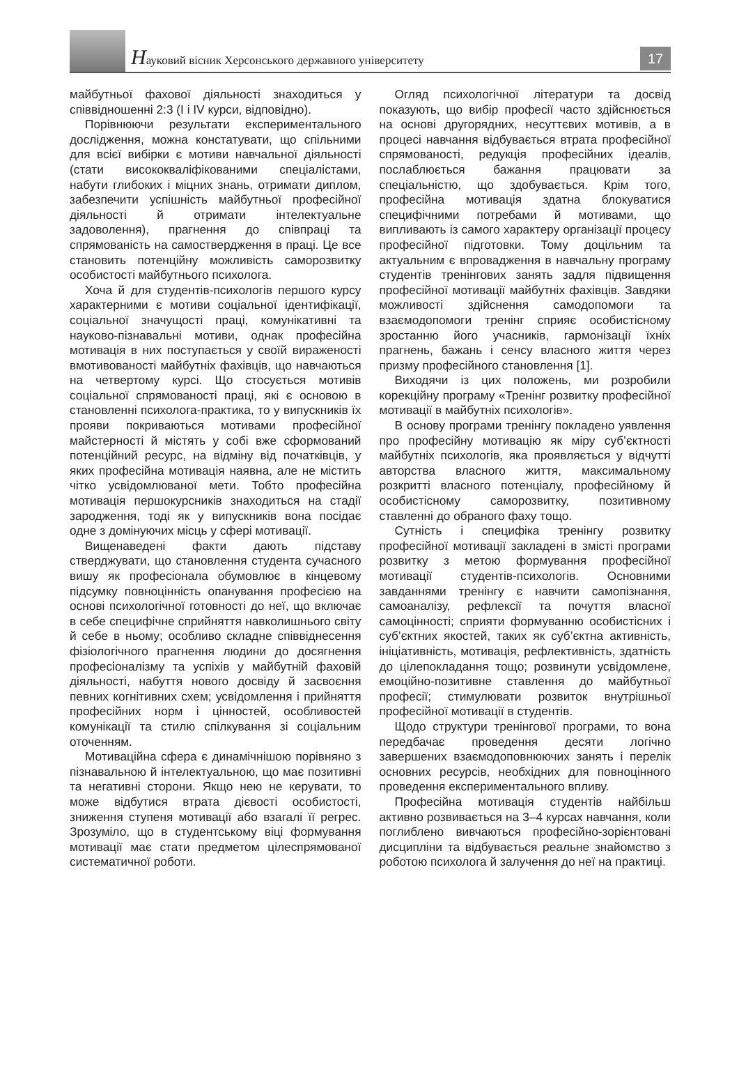Науковий вісник Херсонського державного університету
17
майбутньої фахової діяльності знаходиться у співвідношенні 2:3 (I і IV курси, відповідно).
Порівнюючи результати експериментального дослідження, можна констатувати, що спільними для всієї вибірки є мотиви навчальної діяльності (стати висококваліфікованими спеціалістами, набути глибоких і міцних знань, отримати диплом, забезпечити успішність майбутньої професійної діяльності й отримати інтелектуальне задоволення), прагнення до співпраці та спрямованість на самоствердження в праці. Це все становить потенційну можливість саморозвитку особистості майбутнього психолога.
Хоча й для студентів-психологів першого курсу характерними є мотиви соціальної ідентифікації, соціальної значущості праці, комунікативні та науково-пізнавальні мотиви, однак професійна мотивація в них поступається у своїй вираженості вмотивованості майбутніх фахівців, що навчаються на четвертому курсі. Що стосується мотивів соціальної спрямованості праці, які є основою в становленні психолога-практика, то у випускників їх прояви покриваються мотивами професійної майстерності й містять у собі вже сформований потенційний ресурс, на відміну від початківців, у яких професійна мотивація наявна, але не містить чітко усвідомлюваної мети. Тобто професійна мотивація першокурсників знаходиться на стадії зародження, тоді як у випускників вона посідає одне з домінуючих місць у сфері мотивації.
Вищенаведені факти дають підставу стверджувати, що становлення студента сучасного вишу як професіонала обумовлює в кінцевому підсумку повноцінність опанування професією на основі психологічної готовності до неї, що включає в себе специфічне сприйняття навколишнього світу й себе в ньому; особливо складне співвіднесення фізіологічного прагнення людини до досягнення професіоналізму та успіхів у майбутній фаховій діяльності, набуття нового досвіду й засвоєння певних когнітивних схем; усвідомлення і прийняття професійних норм і цінностей, особливостей комунікації та стилю спілкування зі соціальним оточенням.
Мотиваційна сфера є динамічнішою порівняно з пізнавальною й інтелектуальною, що має позитивні та негативні сторони. Якщо нею не керувати, то може відбутися втрата дієвості особистості, зниження ступеня мотивації або взагалі її регрес. Зрозуміло, що в студентському віці формування мотивації має стати предметом цілеспрямованої систематичної роботи.
Огляд психологічної літератури та досвід показують, що вибір професії часто здійснюється на основі другорядних, несуттєвих мотивів, а в процесі навчання відбувається втрата професійної спрямованості, редукція професійних ідеалів, послаблюється бажання працювати за спеціальністю, що здобувається. Крім того, професійна мотивація здатна блокуватися специфічними потребами й мотивами, що випливають із самого характеру організації процесу професійної підготовки. Тому доцільним та актуальним є впровадження в навчальну програму студентів тренінгових занять задля підвищення професійної мотивації майбутніх фахівців. Завдяки можливості здійснення самодопомоги та взаємодопомоги тренінг сприяє особистісному зростанню його учасників, гармонізації їхніх прагнень, бажань і сенсу власного життя через призму професійного становлення [1].
Виходячи із цих положень, ми розробили корекційну програму «Тренінг розвитку професійної мотивації в майбутніх психологів».
В основу програми тренінгу покладено уявлення про професійну мотивацію як міру суб’єктності майбутніх психологів, яка проявляється у відчутті авторства власного життя, максимальному розкритті власного потенціалу, професійному й особистісному саморозвитку, позитивному ставленні до обраного фаху тощо.
Сутність і специфіка тренінгу розвитку професійної мотивації закладені в змісті програми розвитку з метою формування професійної мотивації студентів-психологів. Основними завданнями тренінгу є навчити самопізнання, самоаналізу, рефлексії та почуття власної самоцінності; сприяти формуванню особистісних і суб’єктних якостей, таких як суб’єктна активність, ініціативність, мотивація, рефлективність, здатність до цілепокладання тощо; розвинути усвідомлене, емоційно-позитивне ставлення до майбутньої професії; стимулювати розвиток внутрішньої професійної мотивації в студентів.
Щодо структури тренінгової програми, то вона передбачає проведення десяти логічно завершених взаємодоповнюючих занять і перелік основних ресурсів, необхідних для повноцінного проведення експериментального впливу.
Професійна мотивація студентів найбільш активно розвивається на 3–4 курсах навчання, коли поглиблено вивчаються професійно-зорієнтовані дисципліни та відбувається реальне знайомство з роботою психолога й залучення до неї на практиці.